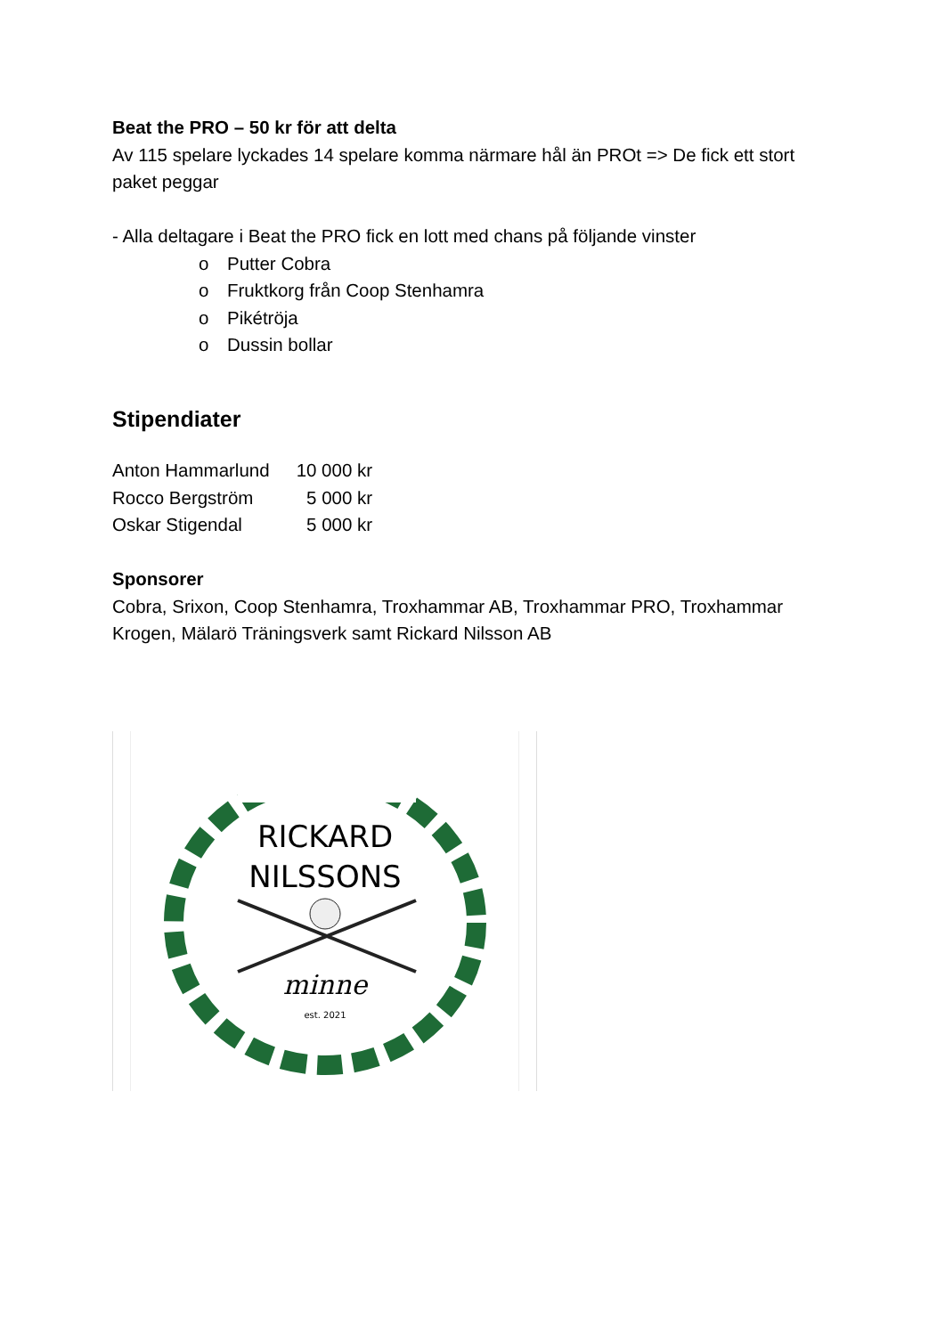Beat the PRO – 50 kr för att delta
Av 115 spelare lyckades 14 spelare komma närmare hål än PROt => De fick ett stort paket peggar
- Alla deltagare i Beat the PRO fick en lott med chans på följande vinster
o Putter Cobra
o Fruktkorg från Coop Stenhamra
o Pikétröja
o Dussin bollar
Stipendiater
| Anton Hammarlund | 10 000 kr |
| Rocco Bergström | 5 000 kr |
| Oskar Stigendal | 5 000 kr |
Sponsorer
Cobra, Srixon, Coop Stenhamra, Troxhammar AB, Troxhammar PRO, Troxhammar Krogen, Mälarö Träningsverk samt Rickard Nilsson AB
RICKARD
NILSSONS
minne
est. 2021